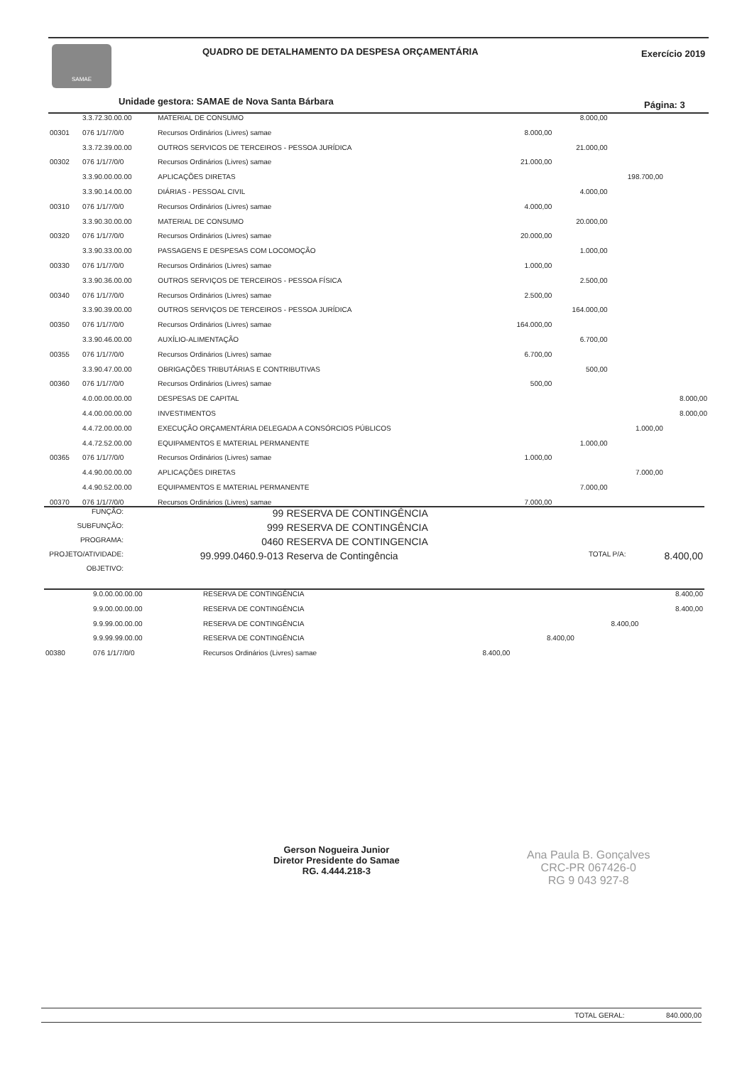SAMAE
QUADRO DE DETALHAMENTO DA DESPESA ORÇAMENTÁRIA
Exercício 2019
Unidade gestora: SAMAE de Nova Santa Bárbara
Página: 3
| | 3.3.72.30.00.00 | MATERIAL DE CONSUMO | | 8.000,00 | | |
| 00301 | 076 1/1/7/0/0 | Recursos Ordinários (Livres) samae | 8.000,00 | | | |
| | 3.3.72.39.00.00 | OUTROS SERVICOS DE TERCEIROS - PESSOA JURÍDICA | | 21.000,00 | | |
| 00302 | 076 1/1/7/0/0 | Recursos Ordinários (Livres) samae | 21.000,00 | | | |
| | 3.3.90.00.00.00 | APLICAÇÕES DIRETAS | | | 198.700,00 | |
| | 3.3.90.14.00.00 | DIÁRIAS - PESSOAL CIVIL | | 4.000,00 | | |
| 00310 | 076 1/1/7/0/0 | Recursos Ordinários (Livres) samae | 4.000,00 | | | |
| | 3.3.90.30.00.00 | MATERIAL DE CONSUMO | | 20.000,00 | | |
| 00320 | 076 1/1/7/0/0 | Recursos Ordinários (Livres) samae | 20.000,00 | | | |
| | 3.3.90.33.00.00 | PASSAGENS E DESPESAS COM LOCOMOÇÃO | | 1.000,00 | | |
| 00330 | 076 1/1/7/0/0 | Recursos Ordinários (Livres) samae | 1.000,00 | | | |
| | 3.3.90.36.00.00 | OUTROS SERVIÇOS DE TERCEIROS - PESSOA FÍSICA | | 2.500,00 | | |
| 00340 | 076 1/1/7/0/0 | Recursos Ordinários (Livres) samae | 2.500,00 | | | |
| | 3.3.90.39.00.00 | OUTROS SERVIÇOS DE TERCEIROS - PESSOA JURÍDICA | | 164.000,00 | | |
| 00350 | 076 1/1/7/0/0 | Recursos Ordinários (Livres) samae | 164.000,00 | | | |
| | 3.3.90.46.00.00 | AUXÍLIO-ALIMENTAÇÃO | | 6.700,00 | | |
| 00355 | 076 1/1/7/0/0 | Recursos Ordinários (Livres) samae | 6.700,00 | | | |
| | 3.3.90.47.00.00 | OBRIGAÇÕES TRIBUTÁRIAS E CONTRIBUTIVAS | | 500,00 | | |
| 00360 | 076 1/1/7/0/0 | Recursos Ordinários (Livres) samae | 500,00 | | | |
| | 4.0.00.00.00.00 | DESPESAS DE CAPITAL | | | | 8.000,00 |
| | 4.4.00.00.00.00 | INVESTIMENTOS | | | | 8.000,00 |
| | 4.4.72.00.00.00 | EXECUÇÃO ORÇAMENTÁRIA DELEGADA A CONSÓRCIOS PÚBLICOS | | | 1.000,00 | |
| | 4.4.72.52.00.00 | EQUIPAMENTOS E MATERIAL PERMANENTE | | 1.000,00 | | |
| 00365 | 076 1/1/7/0/0 | Recursos Ordinários (Livres) samae | 1.000,00 | | | |
| | 4.4.90.00.00.00 | APLICAÇÕES DIRETAS | | | 7.000,00 | |
| | 4.4.90.52.00.00 | EQUIPAMENTOS E MATERIAL PERMANENTE | | 7.000,00 | | |
| 00370 | 076 1/1/7/0/0 | Recursos Ordinários (Livres) samae | 7.000,00 | | | |
| FUNÇÃO: | 99 | RESERVA DE CONTINGÊNCIA | | |
| SUBFUNÇÃO: | 999 | RESERVA DE CONTINGÊNCIA | | |
| PROGRAMA: | 0460 | RESERVA DE CONTINGENCIA | | |
| PROJETO/ATIVIDADE: | 99.999.0460.9-013 | Reserva de Contingência | TOTAL P/A: | 8.400,00 |
| OBJETIVO: | | | | |
| | 9.0.00.00.00.00 | RESERVA DE CONTINGÊNCIA | | | | 8.400,00 |
| | 9.9.00.00.00.00 | RESERVA DE CONTINGÊNCIA | | | | 8.400,00 |
| | 9.9.99.00.00.00 | RESERVA DE CONTINGÊNCIA | | | 8.400,00 | |
| | 9.9.99.99.00.00 | RESERVA DE CONTINGÊNCIA | | 8.400,00 | | |
| 00380 | 076 1/1/7/0/0 | Recursos Ordinários (Livres) samae | 8.400,00 | | | |
Gerson Nogueira Junior
Diretor Presidente do Samae
RG. 4.444.218-3
Ana Paula B. Gonçalves
CRC-PR 067426-0
RG 9 043 927-8
TOTAL GERAL: 840.000,00